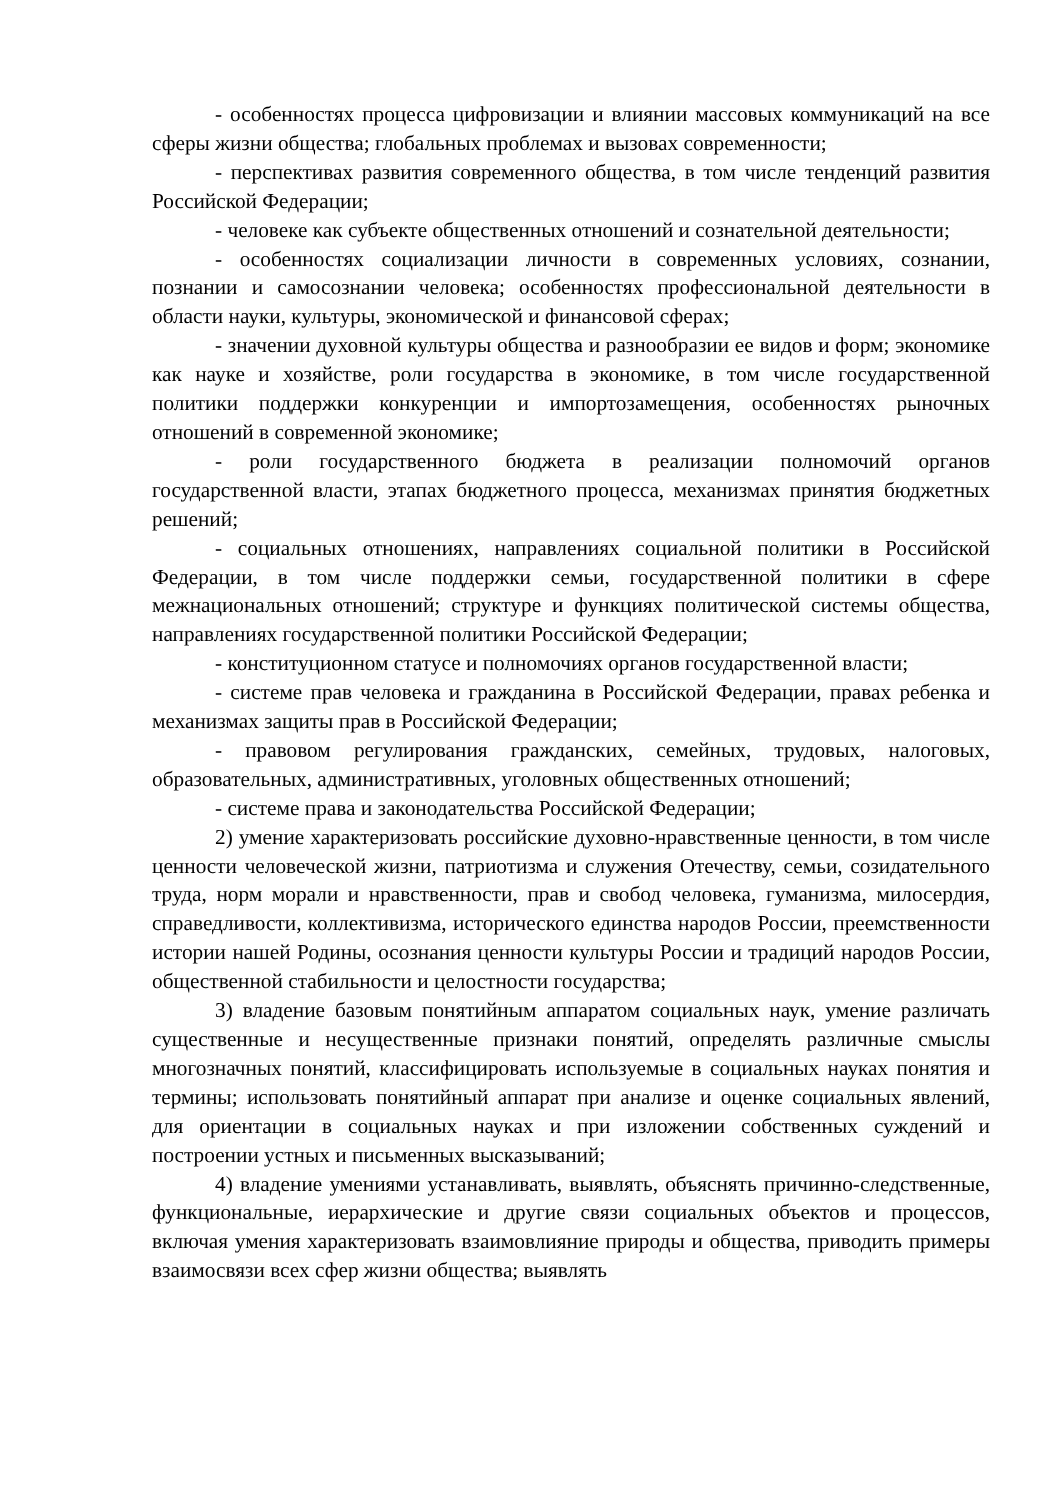- особенностях процесса цифровизации и влиянии массовых коммуникаций на все сферы жизни общества; глобальных проблемах и вызовах современности;
- перспективах развития современного общества, в том числе тенденций развития Российской Федерации;
- человеке как субъекте общественных отношений и сознательной деятельности;
- особенностях социализации личности в современных условиях, сознании, познании и самосознании человека; особенностях профессиональной деятельности в области науки, культуры, экономической и финансовой сферах;
- значении духовной культуры общества и разнообразии ее видов и форм; экономике как науке и хозяйстве, роли государства в экономике, в том числе государственной политики поддержки конкуренции и импортозамещения, особенностях рыночных отношений в современной экономике;
- роли государственного бюджета в реализации полномочий органов государственной власти, этапах бюджетного процесса, механизмах принятия бюджетных решений;
- социальных отношениях, направлениях социальной политики в Российской Федерации, в том числе поддержки семьи, государственной политики в сфере межнациональных отношений; структуре и функциях политической системы общества, направлениях государственной политики Российской Федерации;
- конституционном статусе и полномочиях органов государственной власти;
- системе прав человека и гражданина в Российской Федерации, правах ребенка и механизмах защиты прав в Российской Федерации;
- правовом регулирования гражданских, семейных, трудовых, налоговых, образовательных, административных, уголовных общественных отношений;
- системе права и законодательства Российской Федерации;
2) умение характеризовать российские духовно-нравственные ценности, в том числе ценности человеческой жизни, патриотизма и служения Отечеству, семьи, созидательного труда, норм морали и нравственности, прав и свобод человека, гуманизма, милосердия, справедливости, коллективизма, исторического единства народов России, преемственности истории нашей Родины, осознания ценности культуры России и традиций народов России, общественной стабильности и целостности государства;
3) владение базовым понятийным аппаратом социальных наук, умение различать существенные и несущественные признаки понятий, определять различные смыслы многозначных понятий, классифицировать используемые в социальных науках понятия и термины; использовать понятийный аппарат при анализе и оценке социальных явлений, для ориентации в социальных науках и при изложении собственных суждений и построении устных и письменных высказываний;
4) владение умениями устанавливать, выявлять, объяснять причинно-следственные, функциональные, иерархические и другие связи социальных объектов и процессов, включая умения характеризовать взаимовлияние природы и общества, приводить примеры взаимосвязи всех сфер жизни общества; выявлять